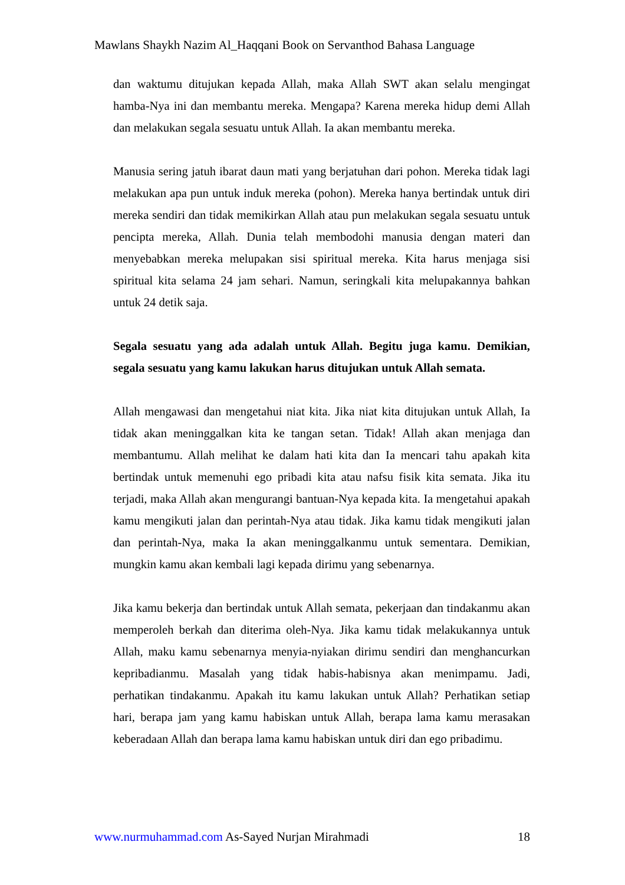Mawlans Shaykh Nazim Al_Haqqani Book on Servanthod Bahasa Language
dan waktumu ditujukan kepada Allah, maka Allah SWT akan selalu mengingat hamba-Nya ini dan membantu mereka. Mengapa? Karena mereka hidup demi Allah dan melakukan segala sesuatu untuk Allah. Ia akan membantu mereka.
Manusia sering jatuh ibarat daun mati yang berjatuhan dari pohon. Mereka tidak lagi melakukan apa pun untuk induk mereka (pohon). Mereka hanya bertindak untuk diri mereka sendiri dan tidak memikirkan Allah atau pun melakukan segala sesuatu untuk pencipta mereka, Allah. Dunia telah membodohi manusia dengan materi dan menyebabkan mereka melupakan sisi spiritual mereka. Kita harus menjaga sisi spiritual kita selama 24 jam sehari. Namun, seringkali kita melupakannya bahkan untuk 24 detik saja.
Segala sesuatu yang ada adalah untuk Allah. Begitu juga kamu. Demikian, segala sesuatu yang kamu lakukan harus ditujukan untuk Allah semata.
Allah mengawasi dan mengetahui niat kita. Jika niat kita ditujukan untuk Allah, Ia tidak akan meninggalkan kita ke tangan setan. Tidak! Allah akan menjaga dan membantumu. Allah melihat ke dalam hati kita dan Ia mencari tahu apakah kita bertindak untuk memenuhi ego pribadi kita atau nafsu fisik kita semata. Jika itu terjadi, maka Allah akan mengurangi bantuan-Nya kepada kita. Ia mengetahui apakah kamu mengikuti jalan dan perintah-Nya atau tidak. Jika kamu tidak mengikuti jalan dan perintah-Nya, maka Ia akan meninggalkanmu untuk sementara. Demikian, mungkin kamu akan kembali lagi kepada dirimu yang sebenarnya.
Jika kamu bekerja dan bertindak untuk Allah semata, pekerjaan dan tindakanmu akan memperoleh berkah dan diterima oleh-Nya. Jika kamu tidak melakukannya untuk Allah, maku kamu sebenarnya menyia-nyiakan dirimu sendiri dan menghancurkan kepribadianmu. Masalah yang tidak habis-habisnya akan menimpamu. Jadi, perhatikan tindakanmu. Apakah itu kamu lakukan untuk Allah? Perhatikan setiap hari, berapa jam yang kamu habiskan untuk Allah, berapa lama kamu merasakan keberadaan Allah dan berapa lama kamu habiskan untuk diri dan ego pribadimu.
www.nurmuhammad.com As-Sayed Nurjan Mirahmadi 18